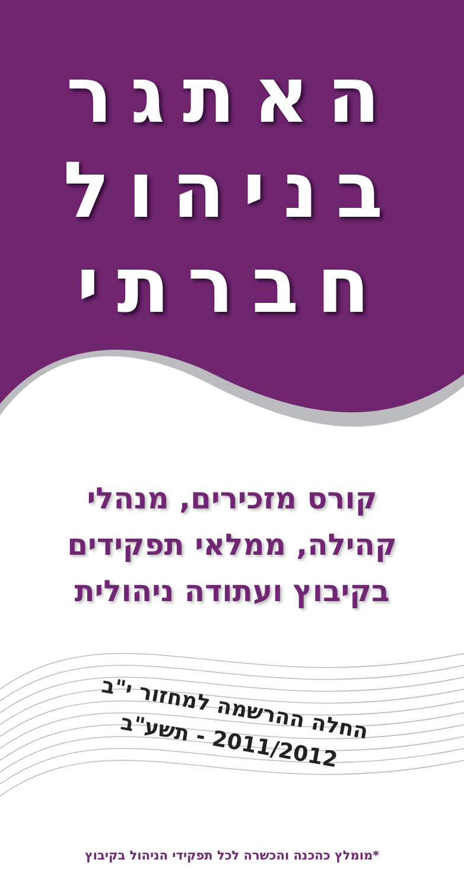האתגר
בניהול
חברתי
קורס מזכירים, מנהלי
קהילה, ממלאי תפקידים
בקיבוץ ועתודה ניהולית
החלה ההרשמה למחזור י"ב
2011/2012 - תשע"ב
*מומלץ כהכנה והכשרה לכל תפקידי הניהול בקיבוץ